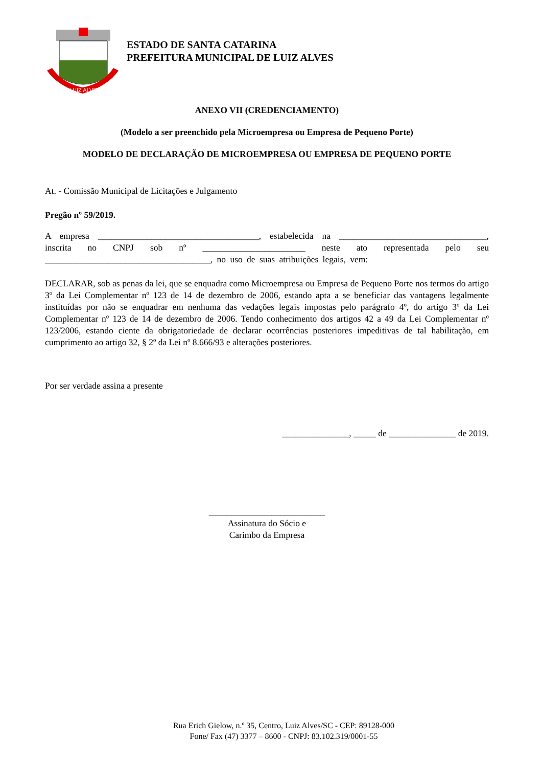LUIZ ALVES
ESTADO DE SANTA CATARINA
PREFEITURA MUNICIPAL DE LUIZ ALVES
ANEXO VII (CREDENCIAMENTO)
(Modelo a ser preenchido pela Microempresa ou Empresa de Pequeno Porte)
MODELO DE DECLARAÇÃO DE MICROEMPRESA OU EMPRESA DE PEQUENO PORTE
At. - Comissão Municipal de Licitações e Julgamento
Pregão nº 59/2019.
A empresa ____________________________________, estabelecida na _________________________________, inscrita no CNPJ sob nº _______________________ neste ato representada pelo seu _____________________________________, no uso de suas atribuições legais, vem:
DECLARAR, sob as penas da lei, que se enquadra como Microempresa ou Empresa de Pequeno Porte nos termos do artigo 3º da Lei Complementar nº 123 de 14 de dezembro de 2006, estando apta a se beneficiar das vantagens legalmente instituídas por não se enquadrar em nenhuma das vedações legais impostas pelo parágrafo 4º, do artigo 3º da Lei Complementar nº 123 de 14 de dezembro de 2006. Tendo conhecimento dos artigos 42 a 49 da Lei Complementar nº 123/2006, estando ciente da obrigatoriedade de declarar ocorrências posteriores impeditivas de tal habilitação, em cumprimento ao artigo 32, § 2º da Lei nº 8.666/93 e alterações posteriores.
Por ser verdade assina a presente
_______________, _____ de _______________ de 2019.
__________________________
Assinatura do Sócio e
Carimbo da Empresa
Rua Erich Gielow, n.º 35, Centro, Luiz Alves/SC - CEP: 89128-000
Fone/ Fax (47) 3377 – 8600 - CNPJ: 83.102.319/0001-55